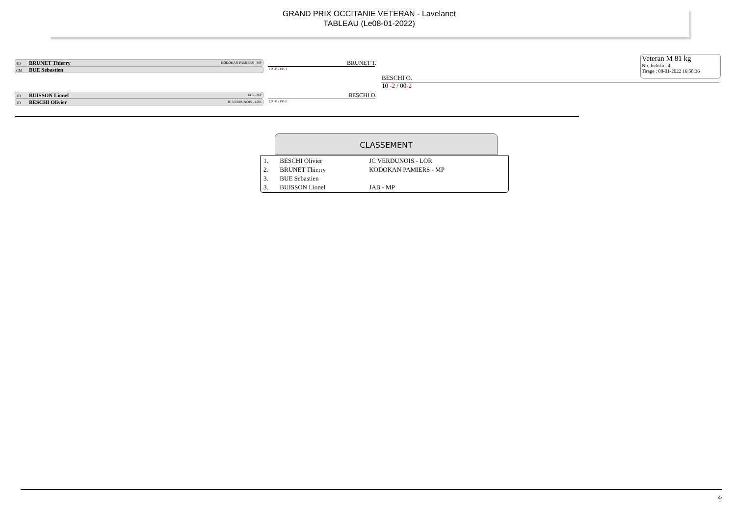GRAND PRIX OCCITANIE VETERAN - Lavelanet
TABLEAU (Le08-01-2022)
Veteran M 81 kg
Nb. Judoka : 4
Tirage : 08-01-2022 16:58:36
4D BRUNET Thierry KODOKAN PAMIERS - MP
CM BUE Sebastien
1D BUISSON Lionel JAB - MP
1D BESCHI Olivier JC VERDUNOIS - LOR
BRUNET T.
10 -0 / 00-1
BESCHI O.
10 -0 / 00-0
BESCHI O.
10 -2 / 00-2
CLASSEMENT
| 1. | BESCHI Olivier | JC VERDUNOIS - LOR |
| 2. | BRUNET Thierry | KODOKAN PAMIERS - MP |
| 3. | BUE Sebastien | |
| 3. | BUISSON Lionel | JAB - MP |
4/